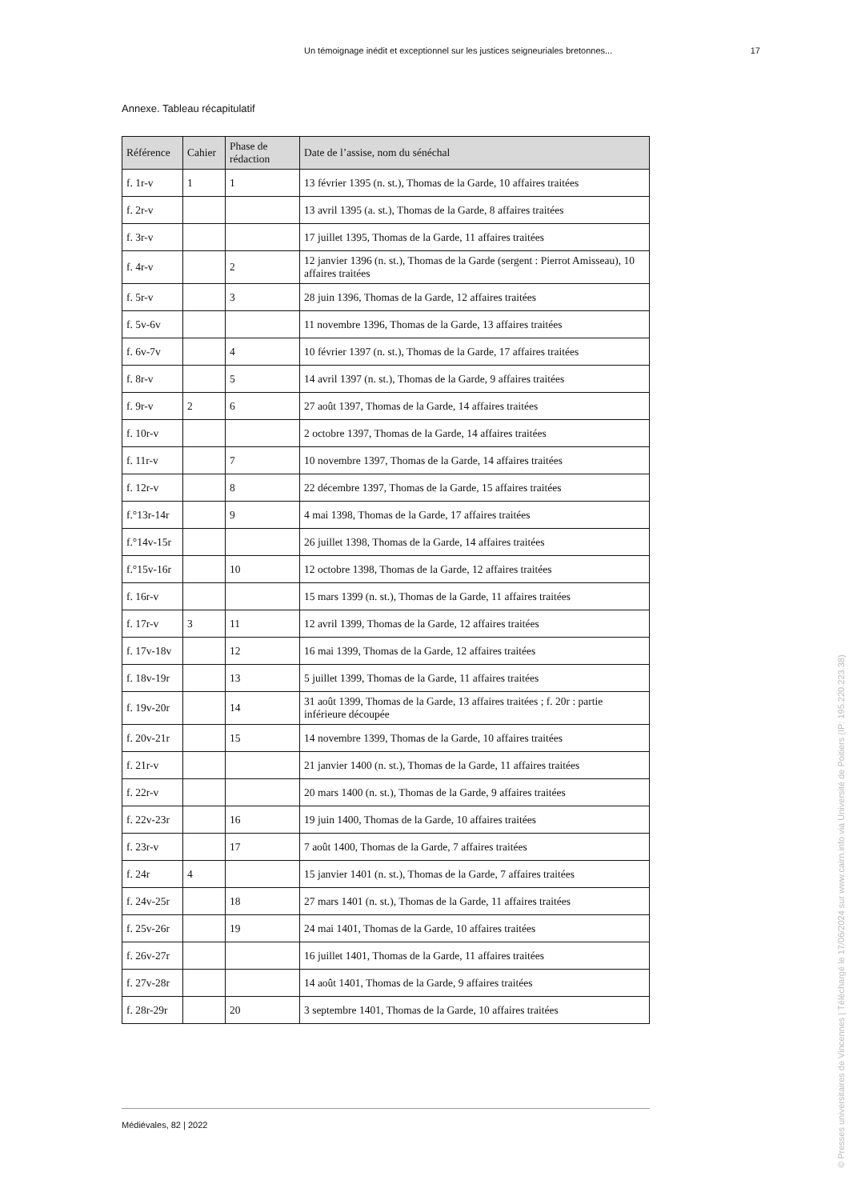Un témoignage inédit et exceptionnel sur les justices seigneuriales bretonnes... 17
Annexe. Tableau récapitulatif
| Référence | Cahier | Phase de rédaction | Date de l’assise, nom du sénéchal |
| --- | --- | --- | --- |
| f. 1r-v | 1 | 1 | 13 février 1395 (n. st.), Thomas de la Garde, 10 affaires traitées |
| f. 2r-v | | | 13 avril 1395 (a. st.), Thomas de la Garde, 8 affaires traitées |
| f. 3r-v | | | 17 juillet 1395, Thomas de la Garde, 11 affaires traitées |
| f. 4r-v | | 2 | 12 janvier 1396 (n. st.), Thomas de la Garde (sergent : Pierrot Amisseau), 10 affaires traitées |
| f. 5r-v | | 3 | 28 juin 1396, Thomas de la Garde, 12 affaires traitées |
| f. 5v-6v | | | 11 novembre 1396, Thomas de la Garde, 13 affaires traitées |
| f. 6v-7v | | 4 | 10 février 1397 (n. st.), Thomas de la Garde, 17 affaires traitées |
| f. 8r-v | | 5 | 14 avril 1397 (n. st.), Thomas de la Garde, 9 affaires traitées |
| f. 9r-v | 2 | 6 | 27 août 1397, Thomas de la Garde, 14 affaires traitées |
| f. 10r-v | | | 2 octobre 1397, Thomas de la Garde, 14 affaires traitées |
| f. 11r-v | | 7 | 10 novembre 1397, Thomas de la Garde, 14 affaires traitées |
| f. 12r-v | | 8 | 22 décembre 1397, Thomas de la Garde, 15 affaires traitées |
| f.°13r-14r | | 9 | 4 mai 1398, Thomas de la Garde, 17 affaires traitées |
| f.°14v-15r | | | 26 juillet 1398, Thomas de la Garde, 14 affaires traitées |
| f.°15v-16r | | 10 | 12 octobre 1398, Thomas de la Garde, 12 affaires traitées |
| f. 16r-v | | | 15 mars 1399 (n. st.), Thomas de la Garde, 11 affaires traitées |
| f. 17r-v | 3 | 11 | 12 avril 1399, Thomas de la Garde, 12 affaires traitées |
| f. 17v-18v | | 12 | 16 mai 1399, Thomas de la Garde, 12 affaires traitées |
| f. 18v-19r | | 13 | 5 juillet 1399, Thomas de la Garde, 11 affaires traitées |
| f. 19v-20r | | 14 | 31 août 1399, Thomas de la Garde, 13 affaires traitées ; f. 20r : partie inférieure découpée |
| f. 20v-21r | | 15 | 14 novembre 1399, Thomas de la Garde, 10 affaires traitées |
| f. 21r-v | | | 21 janvier 1400 (n. st.), Thomas de la Garde, 11 affaires traitées |
| f. 22r-v | | | 20 mars 1400 (n. st.), Thomas de la Garde, 9 affaires traitées |
| f. 22v-23r | | 16 | 19 juin 1400, Thomas de la Garde, 10 affaires traitées |
| f. 23r-v | | 17 | 7 août 1400, Thomas de la Garde, 7 affaires traitées |
| f. 24r | 4 | | 15 janvier 1401 (n. st.), Thomas de la Garde, 7 affaires traitées |
| f. 24v-25r | | 18 | 27 mars 1401 (n. st.), Thomas de la Garde, 11 affaires traitées |
| f. 25v-26r | | 19 | 24 mai 1401, Thomas de la Garde, 10 affaires traitées |
| f. 26v-27r | | | 16 juillet 1401, Thomas de la Garde, 11 affaires traitées |
| f. 27v-28r | | | 14 août 1401, Thomas de la Garde, 9 affaires traitées |
| f. 28r-29r | | 20 | 3 septembre 1401, Thomas de la Garde, 10 affaires traitées |
Médiévales, 82 | 2022
© Presses universitaires de Vincennes | Téléchargé le 17/06/2024 sur www.cairn.info via Université de Poitiers (IP: 195.220.223.38)